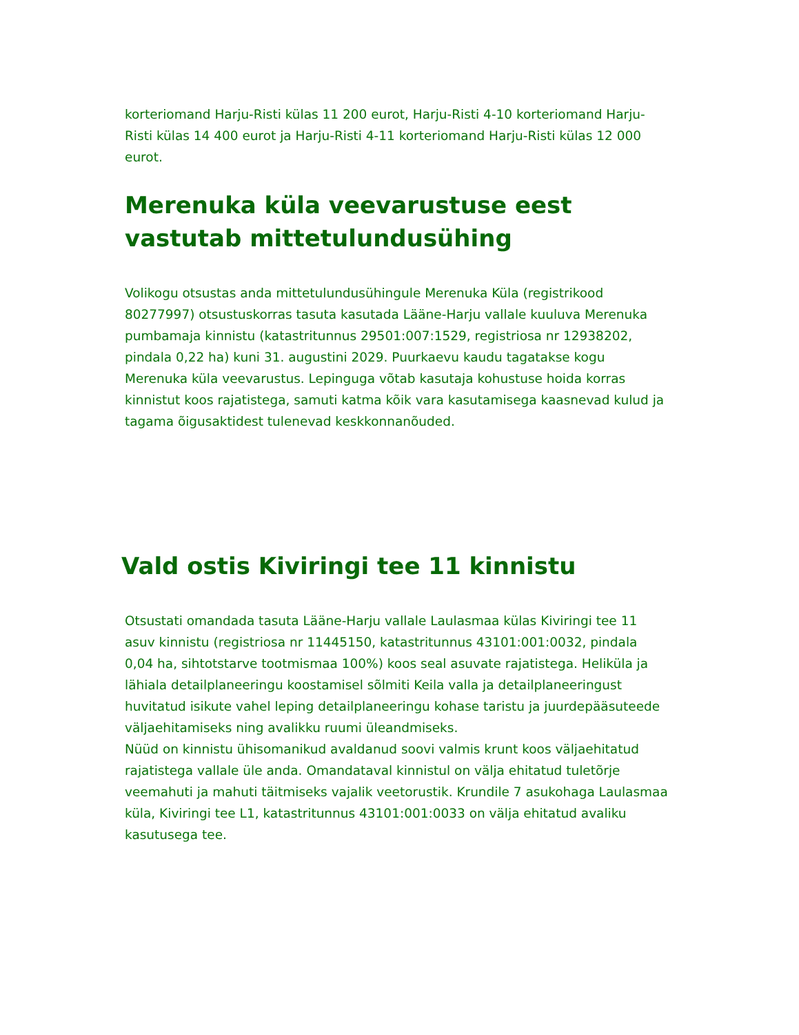korteriomand Harju-Risti külas 11 200 eurot, Harju-Risti 4-10 korteriomand Harju-Risti külas 14 400 eurot ja Harju-Risti 4-11 korteriomand Harju-Risti külas 12 000 eurot.
Merenuka küla veevarustuse eest vastutab mittetulundusühing
Volikogu otsustas anda mittetulundusühingule Merenuka Küla (registrikood 80277997) otsustuskorras tasuta kasutada Lääne-Harju vallale kuuluva Merenuka pumbamaja kinnistu (katastritunnus 29501:007:1529, registriosa nr 12938202, pindala 0,22 ha) kuni 31. augustini 2029. Puurkaevu kaudu tagatakse kogu Merenuka küla veevarustus. Lepinguga võtab kasutaja kohustuse hoida korras kinnistut koos rajatistega, samuti katma kõik vara kasutamisega kaasnevad kulud ja tagama õigusaktidest tulenevad keskkonnanõuded.
Vald ostis Kiviringi tee 11 kinnistu
Otsustati omandada tasuta Lääne-Harju vallale Laulasmaa külas Kiviringi tee 11 asuv kinnistu (registriosa nr 11445150, katastritunnus 43101:001:0032, pindala 0,04 ha, sihtotstarve tootmismaa 100%) koos seal asuvate rajatistega. Heliküla ja lähiala detailplaneeringu koostamisel sõlmiti Keila valla ja detailplaneeringust huvitatud isikute vahel leping detailplaneeringu kohase taristu ja juurdepääsuteede väljaehitamiseks ning avalikku ruumi üleandmiseks.
Nüüd on kinnistu ühisomanikud avaldanud soovi valmis krunt koos väljaehitatud rajatistega vallale üle anda. Omandataval kinnistul on välja ehitatud tuletõrje veemahuti ja mahuti täitmiseks vajalik veetorustik. Krundile 7 asukohaga Laulasmaa küla, Kiviringi tee L1, katastritunnus 43101:001:0033 on välja ehitatud avaliku kasutusega tee.